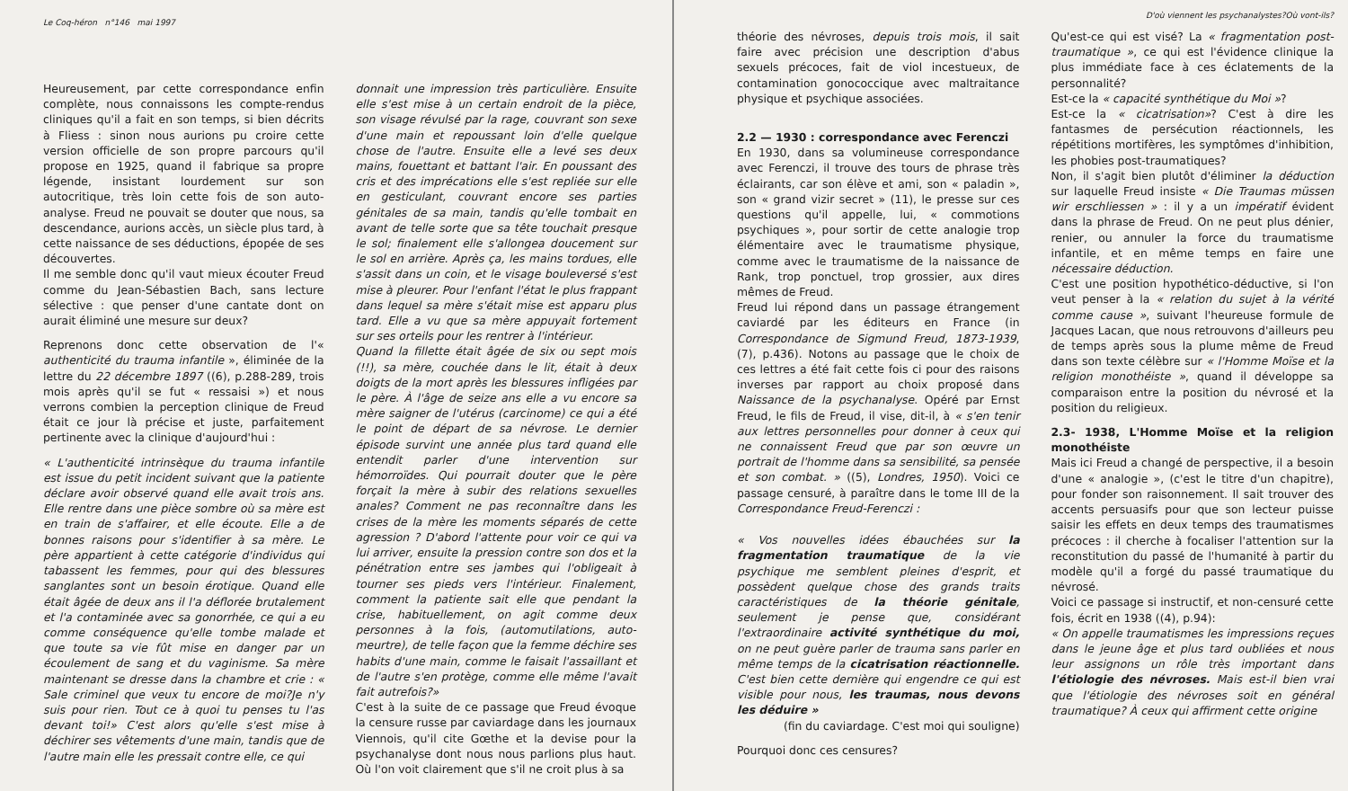Le Coq-héron n°146 mai 1997
Heureusement, par cette correspondance enfin complète, nous connaissons les compte-rendus cliniques qu'il a fait en son temps, si bien décrits à Fliess : sinon nous aurions pu croire cette version officielle de son propre parcours qu'il propose en 1925, quand il fabrique sa propre légende, insistant lourdement sur son autocritique, très loin cette fois de son auto-analyse. Freud ne pouvait se douter que nous, sa descendance, aurions accès, un siècle plus tard, à cette naissance de ses déductions, épopée de ses découvertes.
Il me semble donc qu'il vaut mieux écouter Freud comme du Jean-Sébastien Bach, sans lecture sélective : que penser d'une cantate dont on aurait éliminé une mesure sur deux?
Reprenons donc cette observation de l'« authenticité du trauma infantile », éliminée de la lettre du 22 décembre 1897 ((6), p.288-289, trois mois après qu'il se fut « ressaisi ») et nous verrons combien la perception clinique de Freud était ce jour là précise et juste, parfaitement pertinente avec la clinique d'aujourd'hui :
« L'authenticité intrinsèque du trauma infantile est issue du petit incident suivant que la patiente déclare avoir observé quand elle avait trois ans. Elle rentre dans une pièce sombre où sa mère est en train de s'affairer, et elle écoute. Elle a de bonnes raisons pour s'identifier à sa mère. Le père appartient à cette catégorie d'individus qui tabassent les femmes, pour qui des blessures sanglantes sont un besoin érotique. Quand elle était âgée de deux ans il l'a déflorée brutalement et l'a contaminée avec sa gonorrhée, ce qui a eu comme conséquence qu'elle tombe malade et que toute sa vie fût mise en danger par un écoulement de sang et du vaginisme. Sa mère maintenant se dresse dans la chambre et crie : « Sale criminel que veux tu encore de moi?Je n'y suis pour rien. Tout ce à quoi tu penses tu l'as devant toi!» C'est alors qu'elle s'est mise à déchirer ses vêtements d'une main, tandis que de l'autre main elle les pressait contre elle, ce qui
donnait une impression très particulière. Ensuite elle s'est mise à un certain endroit de la pièce, son visage révulsé par la rage, couvrant son sexe d'une main et repoussant loin d'elle quelque chose de l'autre. Ensuite elle a levé ses deux mains, fouettant et battant l'air. En poussant des cris et des imprécations elle s'est repliée sur elle en gesticulant, couvrant encore ses parties génitales de sa main, tandis qu'elle tombait en avant de telle sorte que sa tête touchait presque le sol; finalement elle s'allongea doucement sur le sol en arrière. Après ça, les mains tordues, elle s'assit dans un coin, et le visage bouleversé s'est mise à pleurer. Pour l'enfant l'état le plus frappant dans lequel sa mère s'était mise est apparu plus tard. Elle a vu que sa mère appuyait fortement sur ses orteils pour les rentrer à l'intérieur.
Quand la fillette était âgée de six ou sept mois (!!), sa mère, couchée dans le lit, était à deux doigts de la mort après les blessures infligées par le père. À l'âge de seize ans elle a vu encore sa mère saigner de l'utérus (carcinome) ce qui a été le point de départ de sa névrose. Le dernier épisode survint une année plus tard quand elle entendit parler d'une intervention sur hémorroïdes. Qui pourrait douter que le père forçait la mère à subir des relations sexuelles anales? Comment ne pas reconnaître dans les crises de la mère les moments séparés de cette agression ? D'abord l'attente pour voir ce qui va lui arriver, ensuite la pression contre son dos et la pénétration entre ses jambes qui l'obligeait à tourner ses pieds vers l'intérieur. Finalement, comment la patiente sait elle que pendant la crise, habituellement, on agit comme deux personnes à la fois, (automutilations, auto-meurtre), de telle façon que la femme déchire ses habits d'une main, comme le faisait l'assaillant et de l'autre s'en protège, comme elle même l'avait fait autrefois?»
C'est à la suite de ce passage que Freud évoque la censure russe par caviardage dans les journaux Viennois, qu'il cite Gœthe et la devise pour la psychanalyse dont nous nous parlions plus haut. Où l'on voit clairement que s'il ne croit plus à sa
D'où viennent les psychanalystes?Où vont-ils?
théorie des névroses, depuis trois mois, il sait faire avec précision une description d'abus sexuels précoces, fait de viol incestueux, de contamination gonococcique avec maltraitance physique et psychique associées.
2.2 — 1930 : correspondance avec Ferenczi
En 1930, dans sa volumineuse correspondance avec Ferenczi, il trouve des tours de phrase très éclairants, car son élève et ami, son « paladin », son « grand vizir secret » (11), le presse sur ces questions qu'il appelle, lui, « commotions psychiques », pour sortir de cette analogie trop élémentaire avec le traumatisme physique, comme avec le traumatisme de la naissance de Rank, trop ponctuel, trop grossier, aux dires mêmes de Freud.
Freud lui répond dans un passage étrangement caviardé par les éditeurs en France (in Correspondance de Sigmund Freud, 1873-1939, (7), p.436). Notons au passage que le choix de ces lettres a été fait cette fois ci pour des raisons inverses par rapport au choix proposé dans Naissance de la psychanalyse. Opéré par Ernst Freud, le fils de Freud, il vise, dit-il, à « s'en tenir aux lettres personnelles pour donner à ceux qui ne connaissent Freud que par son œuvre un portrait de l'homme dans sa sensibilité, sa pensée et son combat. » ((5), Londres, 1950). Voici ce passage censuré, à paraître dans le tome III de la Correspondance Freud-Ferenczi :
« Vos nouvelles idées ébauchées sur la fragmentation traumatique de la vie psychique me semblent pleines d'esprit, et possèdent quelque chose des grands traits caractéristiques de la théorie génitale, seulement je pense que, considérant l'extraordinaire activité synthétique du moi, on ne peut guère parler de trauma sans parler en même temps de la cicatrisation réactionnelle. C'est bien cette dernière qui engendre ce qui est visible pour nous, les traumas, nous devons les déduire »
(fin du caviardage. C'est moi qui souligne)
Pourquoi donc ces censures?
Qu'est-ce qui est visé? La « fragmentation post-traumatique », ce qui est l'évidence clinique la plus immédiate face à ces éclatements de la personnalité?
Est-ce la « capacité synthétique du Moi »?
Est-ce la « cicatrisation»? C'est à dire les fantasmes de persécution réactionnels, les répétitions mortifères, les symptômes d'inhibition, les phobies post-traumatiques?
Non, il s'agit bien plutôt d'éliminer la déduction sur laquelle Freud insiste « Die Traumas müssen wir erschliessen » : il y a un impératif évident dans la phrase de Freud. On ne peut plus dénier, renier, ou annuler la force du traumatisme infantile, et en même temps en faire une nécessaire déduction.
C'est une position hypothético-déductive, si l'on veut penser à la « relation du sujet à la vérité comme cause », suivant l'heureuse formule de Jacques Lacan, que nous retrouvons d'ailleurs peu de temps après sous la plume même de Freud dans son texte célèbre sur « l'Homme Moïse et la religion monothéiste », quand il développe sa comparaison entre la position du névrosé et la position du religieux.
2.3- 1938, L'Homme Moïse et la religion monothéiste
Mais ici Freud a changé de perspective, il a besoin d'une « analogie », (c'est le titre d'un chapitre), pour fonder son raisonnement. Il sait trouver des accents persuasifs pour que son lecteur puisse saisir les effets en deux temps des traumatismes précoces : il cherche à focaliser l'attention sur la reconstitution du passé de l'humanité à partir du modèle qu'il a forgé du passé traumatique du névrosé.
Voici ce passage si instructif, et non-censuré cette fois, écrit en 1938 ((4), p.94):
« On appelle traumatismes les impressions reçues dans le jeune âge et plus tard oubliées et nous leur assignons un rôle très important dans l'étiologie des névroses. Mais est-il bien vrai que l'étiologie des névroses soit en général traumatique? À ceux qui affirment cette origine